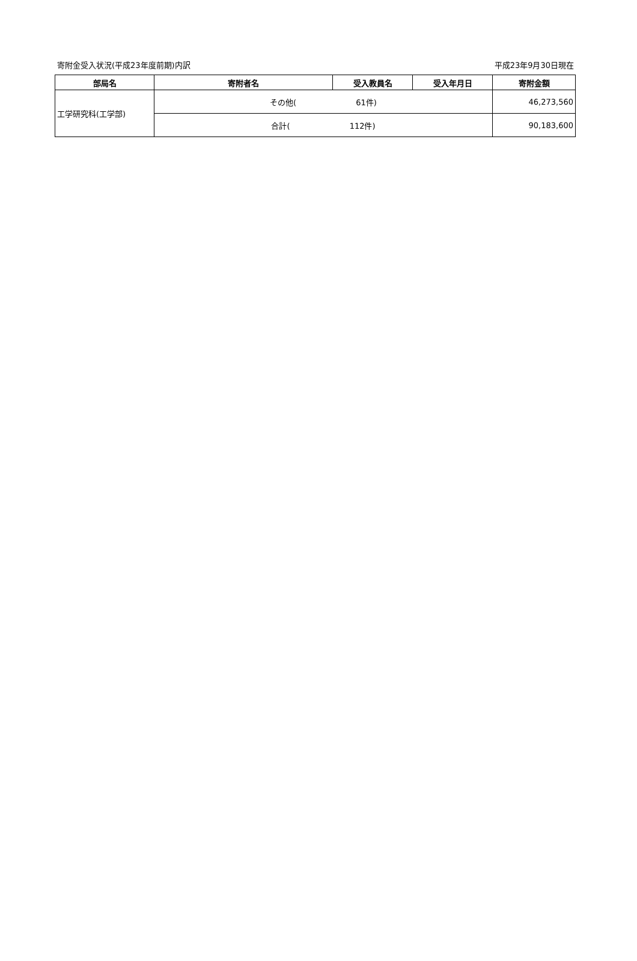寄附金受入状況(平成23年度前期)内訳 平成23年9月30日現在
| 部局名 | 寄附者名 | 受入教員名 | 受入年月日 | 寄附金額 |
| --- | --- | --- | --- | --- |
| 工学研究科(工学部) | その他( 61件) | | | 46,273,560 |
| | 合計( 112件) | | | 90,183,600 |